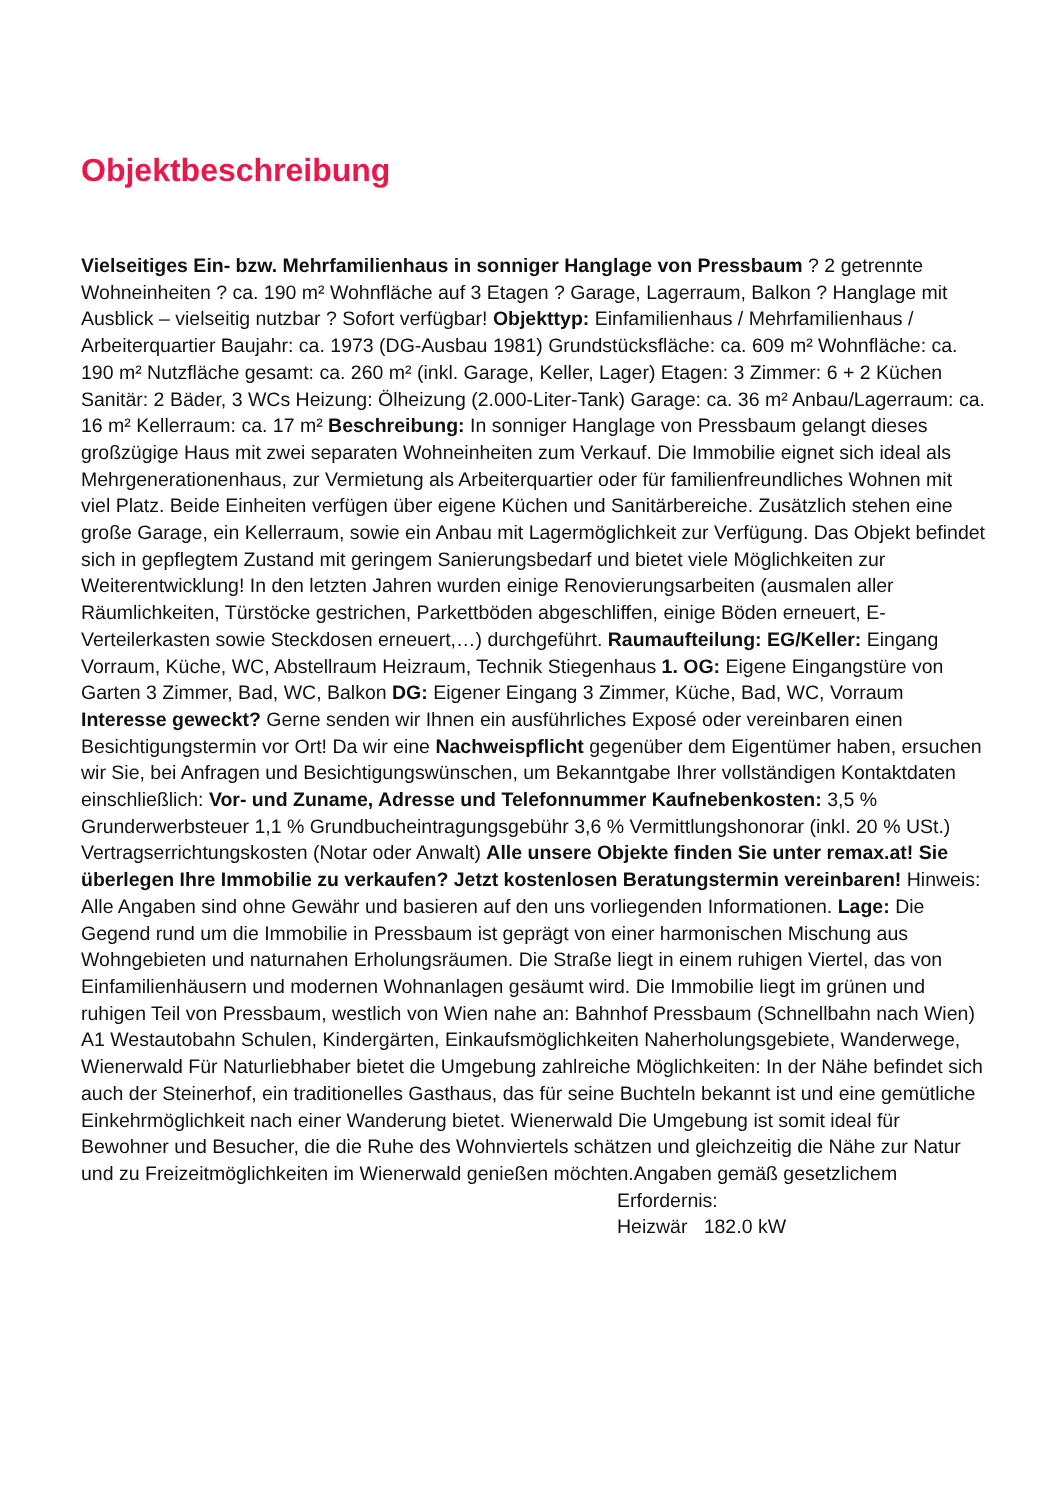Objektbeschreibung
Vielseitiges Ein- bzw. Mehrfamilienhaus in sonniger Hanglage von Pressbaum ? 2 getrennte Wohneinheiten ? ca. 190 m² Wohnfläche auf 3 Etagen ? Garage, Lagerraum, Balkon ? Hanglage mit Ausblick – vielseitig nutzbar ? Sofort verfügbar! Objekttyp: Einfamilienhaus / Mehrfamilienhaus / Arbeiterquartier Baujahr: ca. 1973 (DG-Ausbau 1981) Grundstücksfläche: ca. 609 m² Wohnfläche: ca. 190 m² Nutzfläche gesamt: ca. 260 m² (inkl. Garage, Keller, Lager) Etagen: 3 Zimmer: 6 + 2 Küchen Sanitär: 2 Bäder, 3 WCs Heizung: Ölheizung (2.000-Liter-Tank) Garage: ca. 36 m² Anbau/Lagerraum: ca. 16 m² Kellerraum: ca. 17 m² Beschreibung: In sonniger Hanglage von Pressbaum gelangt dieses großzügige Haus mit zwei separaten Wohneinheiten zum Verkauf. Die Immobilie eignet sich ideal als Mehrgenerationenhaus, zur Vermietung als Arbeiterquartier oder für familienfreundliches Wohnen mit viel Platz. Beide Einheiten verfügen über eigene Küchen und Sanitärbereiche. Zusätzlich stehen eine große Garage, ein Kellerraum, sowie ein Anbau mit Lagermöglichkeit zur Verfügung. Das Objekt befindet sich in gepflegtem Zustand mit geringem Sanierungsbedarf und bietet viele Möglichkeiten zur Weiterentwicklung! In den letzten Jahren wurden einige Renovierungsarbeiten (ausmalen aller Räumlichkeiten, Türstöcke gestrichen, Parkettböden abgeschliffen, einige Böden erneuert, E-Verteilerkasten sowie Steckdosen erneuert,…) durchgeführt. Raumaufteilung: EG/Keller: Eingang Vorraum, Küche, WC, Abstellraum Heizraum, Technik Stiegenhaus 1. OG: Eigene Eingangstüre von Garten 3 Zimmer, Bad, WC, Balkon DG: Eigener Eingang 3 Zimmer, Küche, Bad, WC, Vorraum Interesse geweckt? Gerne senden wir Ihnen ein ausführliches Exposé oder vereinbaren einen Besichtigungstermin vor Ort! Da wir eine Nachweispflicht gegenüber dem Eigentümer haben, ersuchen wir Sie, bei Anfragen und Besichtigungswünschen, um Bekanntgabe Ihrer vollständigen Kontaktdaten einschließlich: Vor- und Zuname, Adresse und Telefonnummer Kaufnebenkosten: 3,5 % Grunderwerbsteuer 1,1 % Grundbucheintragungsgebühr 3,6 % Vermittlungshonorar (inkl. 20 % USt.) Vertragserrichtungskosten (Notar oder Anwalt) Alle unsere Objekte finden Sie unter remax.at! Sie überlegen Ihre Immobilie zu verkaufen? Jetzt kostenlosen Beratungstermin vereinbaren! Hinweis: Alle Angaben sind ohne Gewähr und basieren auf den uns vorliegenden Informationen. Lage: Die Gegend rund um die Immobilie in Pressbaum ist geprägt von einer harmonischen Mischung aus Wohngebieten und naturnahen Erholungsräumen. Die Straße liegt in einem ruhigen Viertel, das von Einfamilienhäusern und modernen Wohnanlagen gesäumt wird. Die Immobilie liegt im grünen und ruhigen Teil von Pressbaum, westlich von Wien nahe an: Bahnhof Pressbaum (Schnellbahn nach Wien) A1 Westautobahn Schulen, Kindergärten, Einkaufsmöglichkeiten Naherholungsgebiete, Wanderwege, Wienerwald Für Naturliebhaber bietet die Umgebung zahlreiche Möglichkeiten: In der Nähe befindet sich auch der Steinerhof, ein traditionelles Gasthaus, das für seine Buchteln bekannt ist und eine gemütliche Einkehrmöglichkeit nach einer Wanderung bietet. Wienerwald Die Umgebung ist somit ideal für Bewohner und Besucher, die die Ruhe des Wohnviertels schätzen und gleichzeitig die Nähe zur Natur und zu Freizeitmöglichkeiten im Wienerwald genießen möchten.Angaben gemäß gesetzlichem
Erfordernis:
Heizwär 182.0 kW